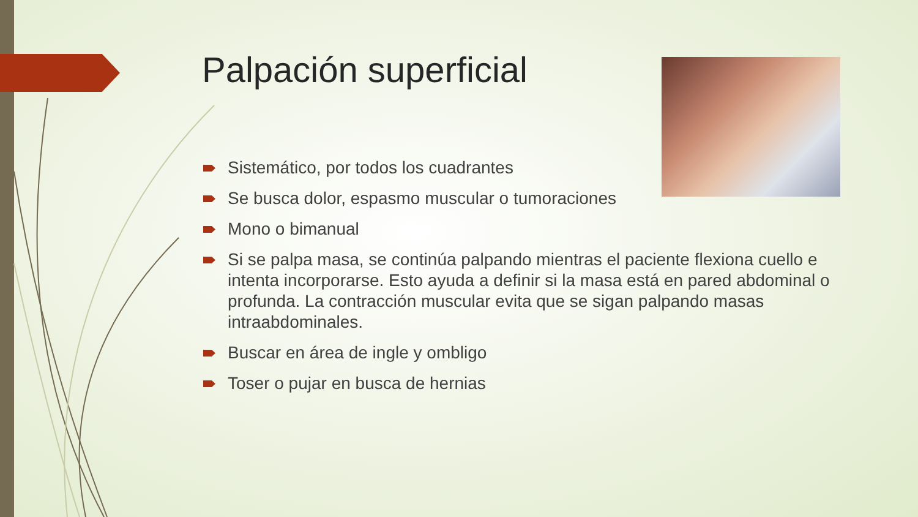Palpación superficial
Sistemático, por todos los cuadrantes
Se busca dolor, espasmo muscular o tumoraciones
Mono o bimanual
Si se palpa masa, se continúa palpando mientras el paciente flexiona cuello e intenta incorporarse. Esto ayuda a definir si la masa está en pared abdominal o profunda. La contracción muscular evita que se sigan palpando masas intraabdominales.
Buscar en área de ingle y ombligo
Toser o pujar en busca de hernias